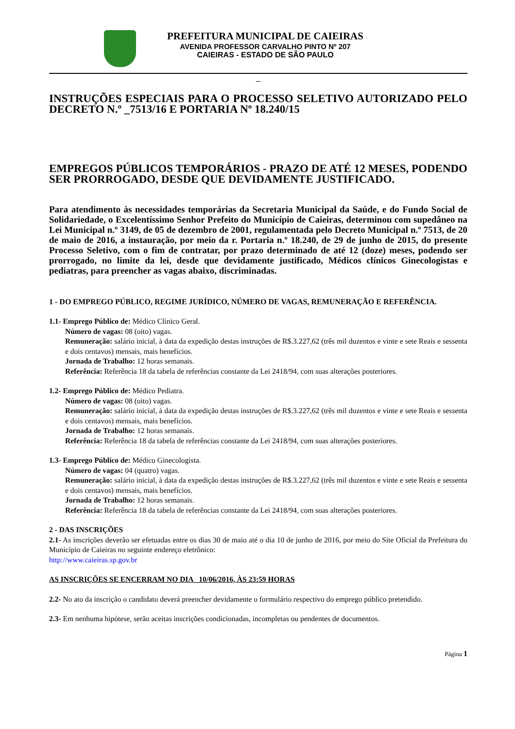PREFEITURA MUNICIPAL DE CAIEIRAS
AVENIDA PROFESSOR CARVALHO PINTO Nº 207
CAIEIRAS - ESTADO DE SÃO PAULO
_
INSTRUÇÕES ESPECIAIS PARA O PROCESSO SELETIVO AUTORIZADO PELO DECRETO N.º _7513/16 E PORTARIA Nº 18.240/15
EMPREGOS PÚBLICOS TEMPORÁRIOS - PRAZO DE ATÉ 12 MESES, PODENDO SER PRORROGADO, DESDE QUE DEVIDAMENTE JUSTIFICADO.
Para atendimento às necessidades temporárias da Secretaria Municipal da Saúde, e do Fundo Social de Solidariedade, o Excelentíssimo Senhor Prefeito do Município de Caieiras, determinou com supedâneo na Lei Municipal n.º 3149, de 05 de dezembro de 2001, regulamentada pelo Decreto Municipal n.º 7513, de 20 de maio de 2016, a instauração, por meio da r. Portaria n.º 18.240, de 29 de junho de 2015, do presente Processo Seletivo, com o fim de contratar, por prazo determinado de até 12 (doze) meses, podendo ser prorrogado, no limite da lei, desde que devidamente justificado, Médicos clínicos Ginecologistas e pediatras, para preencher as vagas abaixo, discriminadas.
1 - DO EMPREGO PÚBLICO, REGIME JURÍDICO, NÚMERO DE VAGAS, REMUNERAÇÃO E REFERÊNCIA.
1.1- Emprego Público de: Médico Clínico Geral.
Número de vagas: 08 (oito) vagas.
Remuneração: salário inicial, à data da expedição destas instruções de R$.3.227,62 (três mil duzentos e vinte e sete Reais e sessenta e dois centavos) mensais, mais benefícios.
Jornada de Trabalho: 12 horas semanais.
Referência: Referência 18 da tabela de referências constante da Lei 2418/94, com suas alterações posteriores.
1.2- Emprego Público de: Médico Pediatra.
Número de vagas: 08 (oito) vagas.
Remuneração: salário inicial, à data da expedição destas instruções de R$.3.227,62 (três mil duzentos e vinte e sete Reais e sessenta e dois centavos) mensais, mais benefícios.
Jornada de Trabalho: 12 horas semanais.
Referência: Referência 18 da tabela de referências constante da Lei 2418/94, com suas alterações posteriores.
1.3- Emprego Público de: Médico Ginecologista.
Número de vagas: 04 (quatro) vagas.
Remuneração: salário inicial, à data da expedição destas instruções de R$.3.227,62 (três mil duzentos e vinte e sete Reais e sessenta e dois centavos) mensais, mais benefícios.
Jornada de Trabalho: 12 horas semanais.
Referência: Referência 18 da tabela de referências constante da Lei 2418/94, com suas alterações posteriores.
2 - DAS INSCRIÇÕES
2.1- As inscrições deverão ser efetuadas entre os dias 30 de maio até o dia 10 de junho de 2016, por meio do Site Oficial da Prefeitura do Município de Caieiras no seguinte endereço eletrônico:
http://www.caieiras.sp.gov.br
AS INSCRIÇÕES SE ENCERRAM NO DIA _10/06/2016, ÀS 23:59 HORAS
2.2- No ato da inscrição o candidato deverá preencher devidamente o formulário respectivo do emprego público pretendido.
2.3- Em nenhuma hipótese, serão aceitas inscrições condicionadas, incompletas ou pendentes de documentos.
Página 1